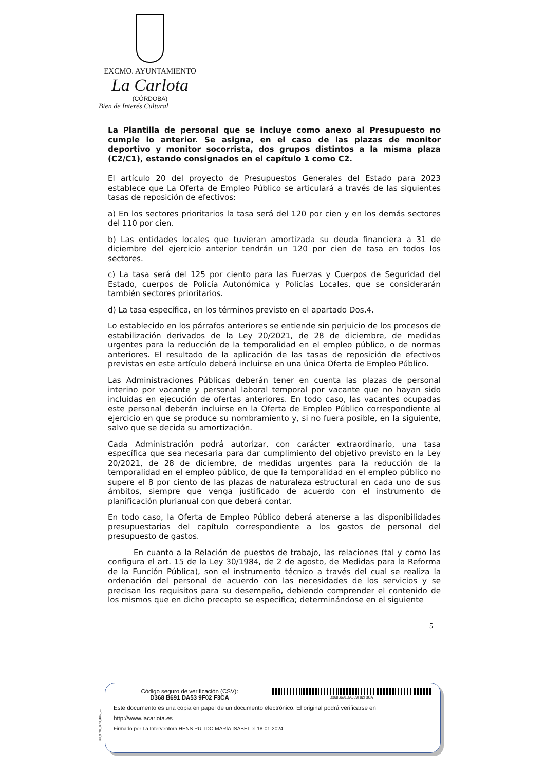EXCMO. AYUNTAMIENTO
La Carlota
(CÓRDOBA)
Bien de Interés Cultural
La Plantilla de personal que se incluye como anexo al Presupuesto no cumple lo anterior. Se asigna, en el caso de las plazas de monitor deportivo y monitor socorrista, dos grupos distintos a la misma plaza (C2/C1), estando consignados en el capítulo 1 como C2.
El artículo 20 del proyecto de Presupuestos Generales del Estado para 2023 establece que La Oferta de Empleo Público se articulará a través de las siguientes tasas de reposición de efectivos:
a) En los sectores prioritarios la tasa será del 120 por cien y en los demás sectores del 110 por cien.
b) Las entidades locales que tuvieran amortizada su deuda financiera a 31 de diciembre del ejercicio anterior tendrán un 120 por cien de tasa en todos los sectores.
c) La tasa será del 125 por ciento para las Fuerzas y Cuerpos de Seguridad del Estado, cuerpos de Policía Autonómica y Policías Locales, que se considerarán también sectores prioritarios.
d) La tasa específica, en los términos previsto en el apartado Dos.4.
Lo establecido en los párrafos anteriores se entiende sin perjuicio de los procesos de estabilización derivados de la Ley 20/2021, de 28 de diciembre, de medidas urgentes para la reducción de la temporalidad en el empleo público, o de normas anteriores. El resultado de la aplicación de las tasas de reposición de efectivos previstas en este artículo deberá incluirse en una única Oferta de Empleo Público.
Las Administraciones Públicas deberán tener en cuenta las plazas de personal interino por vacante y personal laboral temporal por vacante que no hayan sido incluidas en ejecución de ofertas anteriores. En todo caso, las vacantes ocupadas este personal deberán incluirse en la Oferta de Empleo Público correspondiente al ejercicio en que se produce su nombramiento y, si no fuera posible, en la siguiente, salvo que se decida su amortización.
Cada Administración podrá autorizar, con carácter extraordinario, una tasa específica que sea necesaria para dar cumplimiento del objetivo previsto en la Ley 20/2021, de 28 de diciembre, de medidas urgentes para la reducción de la temporalidad en el empleo público, de que la temporalidad en el empleo público no supere el 8 por ciento de las plazas de naturaleza estructural en cada uno de sus ámbitos, siempre que venga justificado de acuerdo con el instrumento de planificación plurianual con que deberá contar.
En todo caso, la Oferta de Empleo Público deberá atenerse a las disponibilidades presupuestarias del capítulo correspondiente a los gastos de personal del presupuesto de gastos.
En cuanto a la Relación de puestos de trabajo, las relaciones (tal y como las configura el art. 15 de la Ley 30/1984, de 2 de agosto, de Medidas para la Reforma de la Función Pública), son el instrumento técnico a través del cual se realiza la ordenación del personal de acuerdo con las necesidades de los servicios y se precisan los requisitos para su desempeño, debiendo comprender el contenido de los mismos que en dicho precepto se especifica; determinándose en el siguiente
5
pie_firma_corto_dipu_01
Código seguro de verificación (CSV):
D368 B691 DA53 9F02 F3CA
D368B691DA539F02F3CA
Este documento es una copia en papel de un documento electrónico. El original podrá verificarse en
http://www.lacarlota.es
Firmado por La Interventora HENS PULIDO MARÍA ISABEL el 18-01-2024